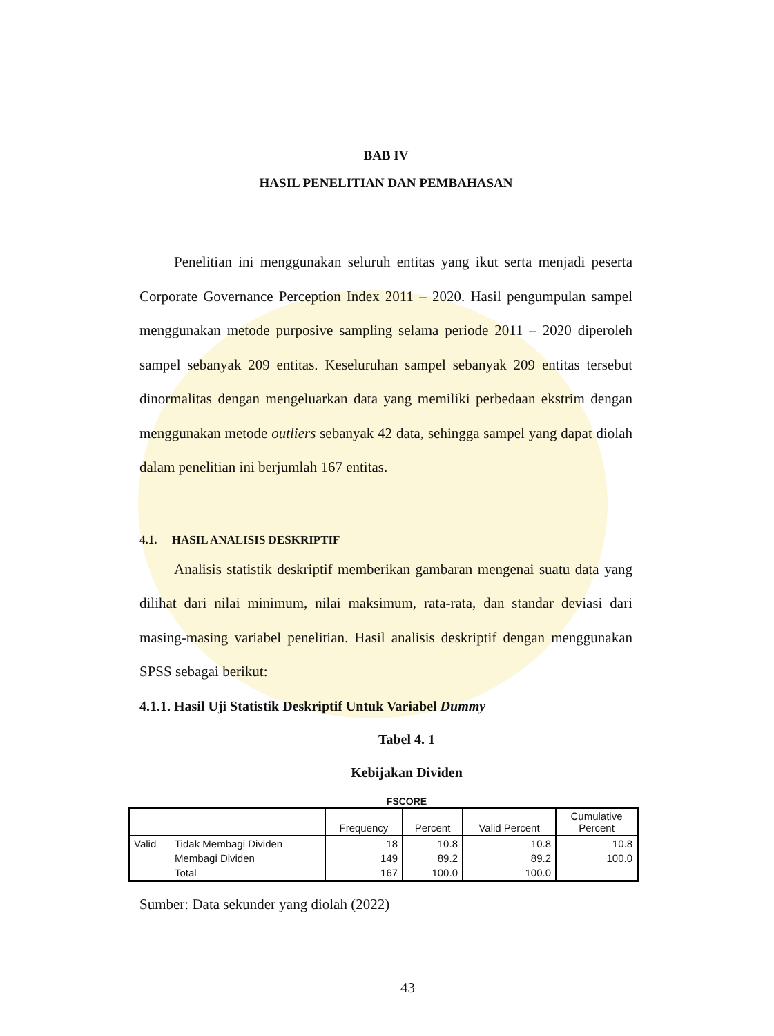BAB IV
HASIL PENELITIAN DAN PEMBAHASAN
Penelitian ini menggunakan seluruh entitas yang ikut serta menjadi peserta Corporate Governance Perception Index 2011 – 2020. Hasil pengumpulan sampel menggunakan metode purposive sampling selama periode 2011 – 2020 diperoleh sampel sebanyak 209 entitas. Keseluruhan sampel sebanyak 209 entitas tersebut dinormalitas dengan mengeluarkan data yang memiliki perbedaan ekstrim dengan menggunakan metode outliers sebanyak 42 data, sehingga sampel yang dapat diolah dalam penelitian ini berjumlah 167 entitas.
4.1. HASIL ANALISIS DESKRIPTIF
Analisis statistik deskriptif memberikan gambaran mengenai suatu data yang dilihat dari nilai minimum, nilai maksimum, rata-rata, dan standar deviasi dari masing-masing variabel penelitian. Hasil analisis deskriptif dengan menggunakan SPSS sebagai berikut:
4.1.1. Hasil Uji Statistik Deskriptif Untuk Variabel Dummy
Tabel 4. 1
Kebijakan Dividen
FSCORE
| | | Frequency | Percent | Valid Percent | Cumulative Percent |
| --- | --- | --- | --- | --- | --- |
| Valid | Tidak Membagi Dividen | 18 | 10.8 | 10.8 | 10.8 |
| | Membagi Dividen | 149 | 89.2 | 89.2 | 100.0 |
| | Total | 167 | 100.0 | 100.0 | |
Sumber: Data sekunder yang diolah (2022)
43